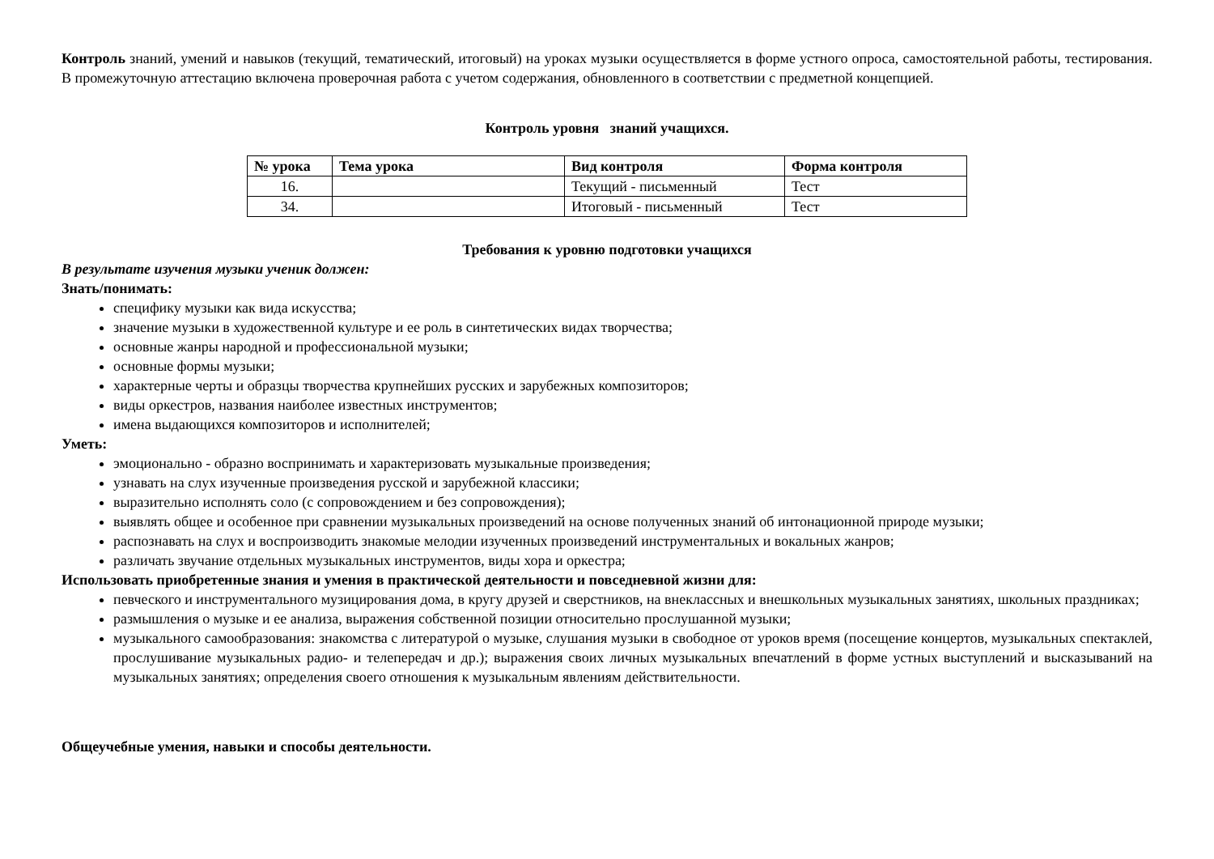Контроль знаний, умений и навыков (текущий, тематический, итоговый) на уроках музыки осуществляется в форме устного опроса, самостоятельной работы, тестирования. В промежуточную аттестацию включена проверочная работа с учетом содержания, обновленного в соответствии с предметной концепцией.
Контроль уровня знаний учащихся.
| № урока | Тема урока | Вид контроля | Форма контроля |
| --- | --- | --- | --- |
| 16. | | Текущий - письменный | Тест |
| 34. | | Итоговый - письменный | Тест |
Требования к уровню подготовки учащихся
В результате изучения музыки ученик должен:
Знать/понимать:
специфику музыки как вида искусства;
значение музыки в художественной культуре и ее роль в синтетических видах творчества;
основные жанры народной и профессиональной музыки;
основные формы музыки;
характерные черты и образцы творчества крупнейших русских и зарубежных композиторов;
виды оркестров, названия наиболее известных инструментов;
имена выдающихся композиторов и исполнителей;
Уметь:
эмоционально - образно воспринимать и характеризовать музыкальные произведения;
узнавать на слух изученные произведения русской и зарубежной классики;
выразительно исполнять соло (с сопровождением и без сопровождения);
выявлять общее и особенное при сравнении музыкальных произведений на основе полученных знаний об интонационной природе музыки;
распознавать на слух и воспроизводить знакомые мелодии изученных произведений инструментальных и вокальных жанров;
различать звучание отдельных музыкальных инструментов, виды хора и оркестра;
Использовать приобретенные знания и умения в практической деятельности и повседневной жизни для:
певческого и инструментального музицирования дома, в кругу друзей и сверстников, на внеклассных и внешкольных музыкальных занятиях, школьных праздниках;
размышления о музыке и ее анализа, выражения собственной позиции относительно прослушанной музыки;
музыкального самообразования: знакомства с литературой о музыке, слушания музыки в свободное от уроков время (посещение концертов, музыкальных спектаклей, прослушивание музыкальных радио- и телепередач и др.); выражения своих личных музыкальных впечатлений в форме устных выступлений и высказываний на музыкальных занятиях; определения своего отношения к музыкальным явлениям действительности.
Общеучебные умения, навыки и способы деятельности.